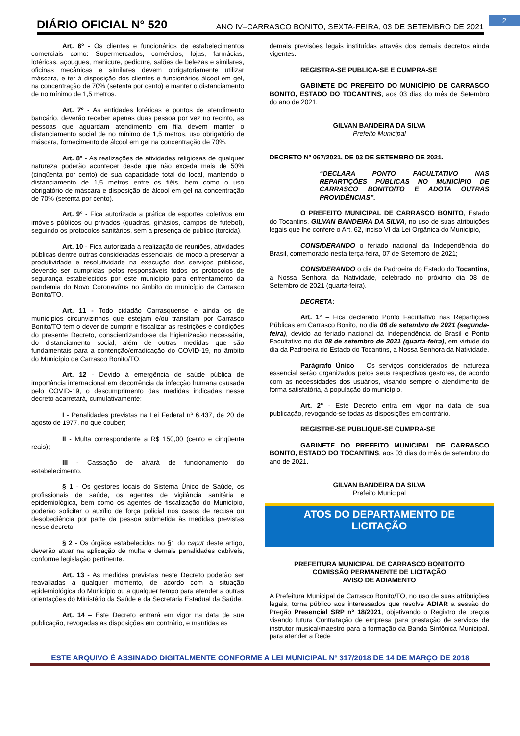2 DIÁRIO OFICIAL N° 520 ANO IV–CARRASCO BONITO, SEXTA-FEIRA, 03 DE SETEMBRO DE 2021
Art. 6º - Os clientes e funcionários de estabelecimentos comerciais como: Supermercados, comércios, lojas, farmácias, lotéricas, açougues, manicure, pedicure, salões de belezas e similares, oficinas mecânicas e similares devem obrigatoriamente utilizar máscara, e ter à disposição dos clientes e funcionários álcool em gel, na concentração de 70% (setenta por cento) e manter o distanciamento de no mínimo de 1,5 metros.
Art. 7º - As entidades lotéricas e pontos de atendimento bancário, deverão receber apenas duas pessoa por vez no recinto, as pessoas que aguardam atendimento em fila devem manter o distanciamento social de no mínimo de 1,5 metros, uso obrigatório de máscara, fornecimento de álcool em gel na concentração de 70%.
Art. 8º - As realizações de atividades religiosas de qualquer natureza poderão acontecer desde que não exceda mais de 50% (cinqüenta por cento) de sua capacidade total do local, mantendo o distanciamento de 1,5 metros entre os fiéis, bem como o uso obrigatório de máscara e disposição de álcool em gel na concentração de 70% (setenta por cento).
Art. 9° - Fica autorizada a prática de esportes coletivos em imóveis públicos ou privados (quadras, ginásios, campos de futebol), seguindo os protocolos sanitários, sem a presença de público (torcida).
Art. 10 - Fica autorizada a realização de reuniões, atividades públicas dentre outras consideradas essenciais, de modo a preservar a produtividade e resolutividade na execução dos serviços públicos, devendo ser cumpridas pelos responsáveis todos os protocolos de segurança estabelecidos por este município para enfrentamento da pandemia do Novo Coronavírus no âmbito do município de Carrasco Bonito/TO.
Art. 11 - Todo cidadão Carrasquense e ainda os de municípios circunvizinhos que estejam e/ou transitam por Carrasco Bonito/TO tem o dever de cumprir e fiscalizar as restrições e condições do presente Decreto, conscientizando-se da higienização necessária, do distanciamento social, além de outras medidas que são fundamentais para a contenção/erradicação do COVID-19, no âmbito do Município de Carrasco Bonito/TO.
Art. 12 - Devido à emergência de saúde pública de importância internacional em decorrência da infecção humana causada pelo COVID-19, o descumprimento das medidas indicadas nesse decreto acarretará, cumulativamente:
I - Penalidades previstas na Lei Federal nº 6.437, de 20 de agosto de 1977, no que couber;
II - Multa correspondente a R$ 150,00 (cento e cinqüenta reais);
III - Cassação de alvará de funcionamento do estabelecimento.
§ 1 - Os gestores locais do Sistema Único de Saúde, os profissionais de saúde, os agentes de vigilância sanitária e epidemiológica, bem como os agentes de fiscalização do Município, poderão solicitar o auxílio de força policial nos casos de recusa ou desobediência por parte da pessoa submetida às medidas previstas nesse decreto.
§ 2 - Os órgãos estabelecidos no §1 do caput deste artigo, deverão atuar na aplicação de multa e demais penalidades cabíveis, conforme legislação pertinente.
Art. 13 - As medidas previstas neste Decreto poderão ser reavaliadas a qualquer momento, de acordo com a situação epidemiológica do Município ou a qualquer tempo para atender a outras orientações do Ministério da Saúde e da Secretaria Estadual da Saúde.
Art. 14 – Este Decreto entrará em vigor na data de sua publicação, revogadas as disposições em contrário, e mantidas as
demais previsões legais instituídas através dos demais decretos ainda vigentes.
REGISTRA-SE PUBLICA-SE E CUMPRA-SE
GABINETE DO PREFEITO DO MUNICÍPIO DE CARRASCO BONITO, ESTADO DO TOCANTINS, aos 03 dias do mês de Setembro do ano de 2021.
GILVAN BANDEIRA DA SILVA
Prefeito Municipal
DECRETO Nº 067/2021, DE 03 DE SETEMBRO DE 2021.
“DECLARA PONTO FACULTATIVO NAS REPARTIÇÕES PÚBLICAS NO MUNICÍPIO DE CARRASCO BONITO/TO E ADOTA OUTRAS PROVIDÊNCIAS”.
O PREFEITO MUNICIPAL DE CARRASCO BONITO, Estado do Tocantins, GILVAN BANDEIRA DA SILVA, no uso de suas atribuições legais que lhe confere o Art. 62, inciso VI da Lei Orgânica do Município,
CONSIDERANDO o feriado nacional da Independência do Brasil, comemorado nesta terça-feira, 07 de Setembro de 2021;
CONSIDERANDO o dia da Padroeira do Estado do Tocantins, a Nossa Senhora da Natividade, celebrado no próximo dia 08 de Setembro de 2021 (quarta-feira).
DECRETA:
Art. 1° – Fica declarado Ponto Facultativo nas Repartições Públicas em Carrasco Bonito, no dia 06 de setembro de 2021 (segunda-feira), devido ao feriado nacional da Independência do Brasil e Ponto Facultativo no dia 08 de setembro de 2021 (quarta-feira), em virtude do dia da Padroeira do Estado do Tocantins, a Nossa Senhora da Natividade.
Parágrafo Único – Os serviços considerados de natureza essencial serão organizados pelos seus respectivos gestores, de acordo com as necessidades dos usuários, visando sempre o atendimento de forma satisfatória, à população do município.
Art. 2° - Este Decreto entra em vigor na data de sua publicação, revogando-se todas as disposições em contrário.
REGISTRE-SE PUBLIQUE-SE CUMPRA-SE
GABINETE DO PREFEITO MUNICIPAL DE CARRASCO BONITO, ESTADO DO TOCANTINS, aos 03 dias do mês de setembro do ano de 2021.
GILVAN BANDEIRA DA SILVA
Prefeito Municipal
ATOS DO DEPARTAMENTO DE
LICITAÇÃO
PREFEITURA MUNICIPAL DE CARRASCO BONITO/TO
COMISSÃO PERMANENTE DE LICITAÇÃO
AVISO DE ADIAMENTO
A Prefeitura Municipal de Carrasco Bonito/TO, no uso de suas atribuições legais, torna público aos interessados que resolve ADIAR a sessão do Pregão Presencial SRP nº 18/2021, objetivando o Registro de preços visando futura Contratação de empresa para prestação de serviços de instrutor musical/maestro para a formação da Banda Sinfônica Municipal, para atender a Rede
ESTE ARQUIVO É ASSINADO DIGITALMENTE CONFORME A LEI MUNICIPAL Nº 317/2018 DE 14 DE MARÇO DE 2018